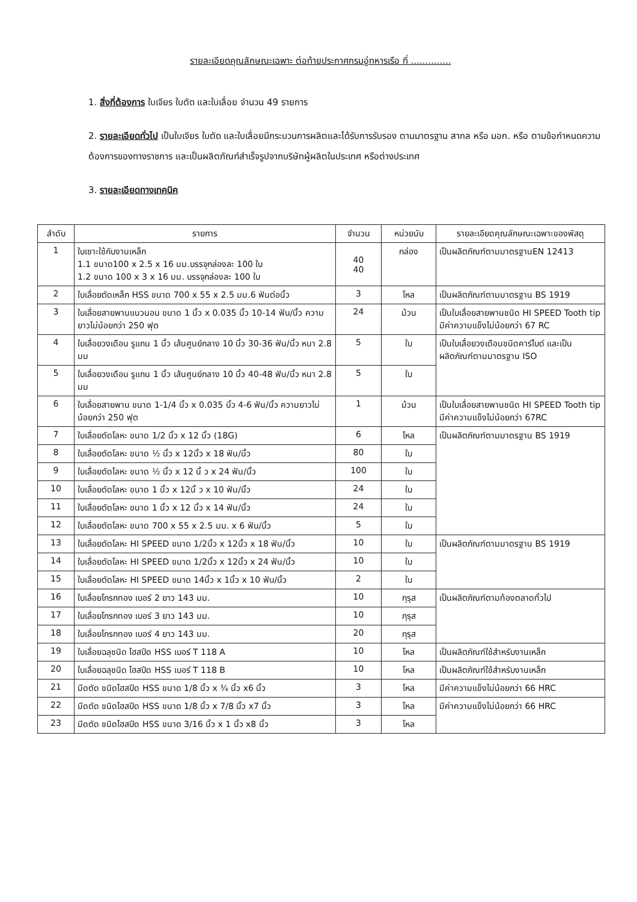รายละเอียดคุณลักษณะเฉพาะ ต่อท้ายประกาศกรมอู่ทหารเรือ ที่ ..............
1. สิ่งที่ต้องการ ใบเจียร ใบตัด และใบเลื่อย จำนวน 49 รายการ
2. รายละเอียดทั่วไป เป็นใบเจียร ใบตัด และใบเลื่อยมีกระบวนการผลิตและได้รับการรับรอง ตามมาตรฐาน สากล หรือ มอก. หรือ ตามข้อกำหนดความต้องการของทางราชการ และเป็นผลิตภัณฑ์สำเร็จรูปจากบริษัทผู้ผลิตในประเทศ หรือต่างประเทศ
3. รายละเอียดทางเทคนิค
| ลำดับ | รายการ | จำนวน | หน่วยนับ | รายละเอียดคุณลักษณะเฉพาะของพัสดุ |
| --- | --- | --- | --- | --- |
| 1 | ใบเซาะใช้กับงานเหล็ก 1.1 ขนาด100 x 2.5 x 16 มม.บรรจุกล่องละ 100 ใบ 1.2 ขนาด 100 x 3 x 16 มม. บรรจุกล่องละ 100 ใบ | 40 40 | กล่อง | เป็นผลิตภัณฑ์ตามมาตรฐานEN 12413 |
| 2 | ใบเลื่อยตัดเหล็ก HSS ขนาด 700 x 55 x 2.5 มม.6 ฟันต่อนิ้ว | 3 | โหล | เป็นผลิตภัณฑ์ตามมาตรฐาน BS 1919 |
| 3 | ใบเลื่อยสายพานแนวนอน ขนาด 1 นิ้ว x 0.035 นิ้ว 10-14 ฟัน/นิ้ว ความยาวไม่น้อยกว่า 250 ฟุต | 24 | ม้วน | เป็นใบเลื่อยสายพานชนิด HI SPEED Tooth tip มีค่าความแข็งไม่น้อยกว่า 67 RC |
| 4 | ใบเลื่อยวงเดือน รูแกน 1 นิ้ว เส้นศูนย์กลาง 10 นิ้ว 30-36 ฟัน/นิ้ว หนา 2.8 มม | 5 | ใบ | เป็นใบเลื่อยวงเดือนชนิดคาร์ไบด์ และเป็นผลิตภัณฑ์ตามมาตรฐาน ISO |
| 5 | ใบเลื่อยวงเดือน รูแกน 1 นิ้ว เส้นศูนย์กลาง 10 นิ้ว 40-48 ฟัน/นิ้ว หนา 2.8 มม | 5 | ใบ | |
| 6 | ใบเลื่อยสายพาน ขนาด 1-1/4 นิ้ว x 0.035 นิ้ว 4-6 ฟัน/นิ้ว ความยาวไม่น้อยกว่า 250 ฟุต | 1 | ม้วน | เป็นใบเลื่อยสายพานชนิด HI SPEED Tooth tip มีค่าความแข็งไม่น้อยกว่า 67RC |
| 7 | ใบเลื่อยตัดโลหะ ขนาด 1/2 นิ้ว x 12 นิ้ว (18G) | 6 | โหล | เป็นผลิตภัณฑ์ตามมาตรฐาน BS 1919 |
| 8 | ใบเลื่อยตัดโลหะ ขนาด ½ นิ้ว x 12นิ้ว x 18 ฟัน/นิ้ว | 80 | ใบ | |
| 9 | ใบเลื่อยตัดโลหะ ขนาด ½ นิ้ว x 12 นิ้ ว x 24 ฟัน/นิ้ว | 100 | ใบ | |
| 10 | ใบเลื่อยตัดโลหะ ขนาด 1 นิ้ว x 12นิ้ ว x 10 ฟัน/นิ้ว | 24 | ใบ | |
| 11 | ใบเลื่อยตัดโลหะ ขนาด 1 นิ้ว x 12 นิ้ว x 14 ฟัน/นิ้ว | 24 | ใบ | |
| 12 | ใบเลื่อยตัดโลหะ ขนาด 700 x 55 x 2.5 มม. x 6 ฟัน/นิ้ว | 5 | ใบ | |
| 13 | ใบเลื่อยตัดโลหะ HI SPEED ขนาด 1/2นิ้ว x 12นิ้ว x 18 ฟัน/นิ้ว | 10 | ใบ | เป็นผลิตภัณฑ์ตามมาตรฐาน BS 1919 |
| 14 | ใบเลื่อยตัดโลหะ HI SPEED ขนาด 1/2นิ้ว x 12นิ้ว x 24 ฟัน/นิ้ว | 10 | ใบ | |
| 15 | ใบเลื่อยตัดโลหะ HI SPEED ขนาด 14นิ้ว x 1นิ้ว x 10 ฟัน/นิ้ว | 2 | ใบ | |
| 16 | ใบเลื่อยโกรกทอง เบอร์ 2 ยาว 143 มม. | 10 | กุรุส | เป็นผลิตภัณฑ์ตามท้องตลาดทั่วไป |
| 17 | ใบเลื่อยโกรกทอง เบอร์ 3 ยาว 143 มม. | 10 | กุรุส | |
| 18 | ใบเลื่อยโกรกทอง เบอร์ 4 ยาว 143 มม. | 20 | กุรุส | |
| 19 | ใบเลื่อยฉลุชนิด ไฮสปีด HSS เบอร์ T 118 A | 10 | โหล | เป็นผลิตภัณฑ์ใช้สำหรับงานเหล็ก |
| 20 | ใบเลื่อยฉลุชนิด ไฮสปีด HSS เบอร์ T 118 B | 10 | โหล | เป็นผลิตภัณฑ์ใช้สำหรับงานเหล็ก |
| 21 | มีดตัด ชนิดไฮสปีด HSS ขนาด 1/8 นิ้ว x ¾ นิ้ว x6 นิ้ว | 3 | โหล | มีค่าความแข็งไม่น้อยกว่า 66 HRC |
| 22 | มีดตัด ชนิดไฮสปีด HSS ขนาด 1/8 นิ้ว x 7/8 นิ้ว x7 นิ้ว | 3 | โหล | มีค่าความแข็งไม่น้อยกว่า 66 HRC |
| 23 | มีดตัด ชนิดไฮสปีด HSS ขนาด 3/16 นิ้ว x 1 นิ้ว x8 นิ้ว | 3 | โหล | |